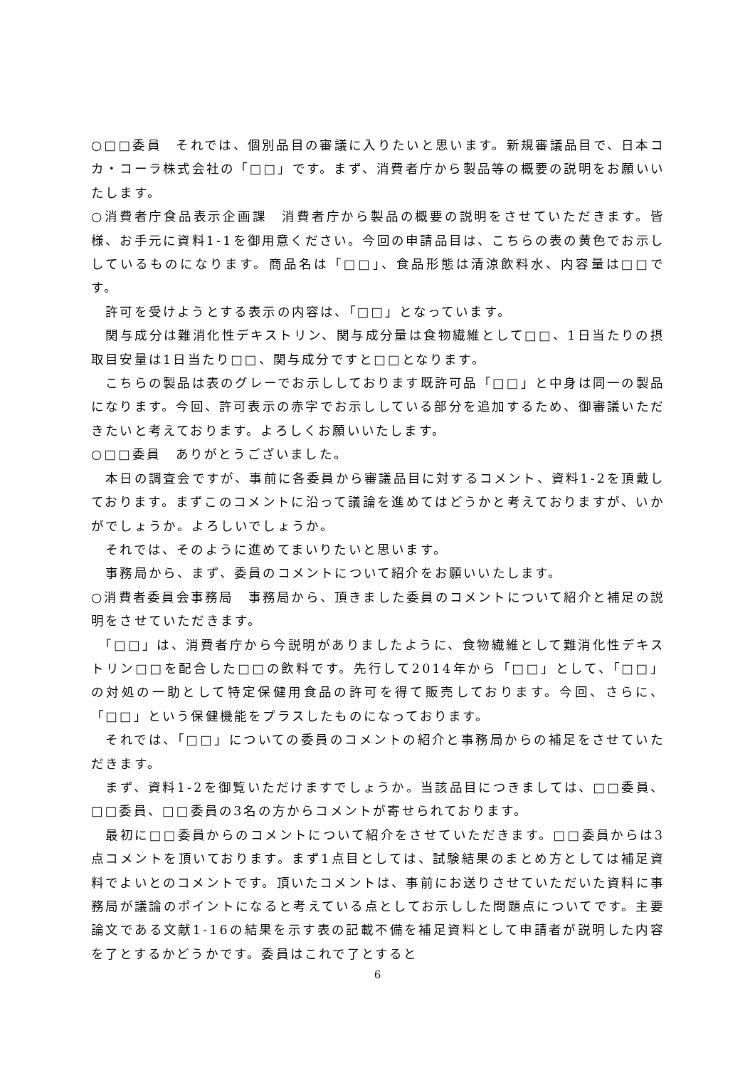○□□委員　それでは、個別品目の審議に入りたいと思います。新規審議品目で、日本コカ・コーラ株式会社の「□□」です。まず、消費者庁から製品等の概要の説明をお願いいたします。
○消費者庁食品表示企画課　消費者庁から製品の概要の説明をさせていただきます。皆様、お手元に資料1-1を御用意ください。今回の申請品目は、こちらの表の黄色でお示ししているものになります。商品名は「□□」、食品形態は清涼飲料水、内容量は□□です。
　許可を受けようとする表示の内容は、「□□」となっています。
　関与成分は難消化性デキストリン、関与成分量は食物繊維として□□、1日当たりの摂取目安量は1日当たり□□、関与成分ですと□□となります。
　こちらの製品は表のグレーでお示ししております既許可品「□□」と中身は同一の製品になります。今回、許可表示の赤字でお示ししている部分を追加するため、御審議いただきたいと考えております。よろしくお願いいたします。
○□□委員　ありがとうございました。
　本日の調査会ですが、事前に各委員から審議品目に対するコメント、資料1-2を頂戴しております。まずこのコメントに沿って議論を進めてはどうかと考えておりますが、いかがでしょうか。よろしいでしょうか。
　それでは、そのように進めてまいりたいと思います。
　事務局から、まず、委員のコメントについて紹介をお願いいたします。
○消費者委員会事務局　事務局から、頂きました委員のコメントについて紹介と補足の説明をさせていただきます。
　「□□」は、消費者庁から今説明がありましたように、食物繊維として難消化性デキストリン□□を配合した□□の飲料です。先行して2014年から「□□」として、「□□」の対処の一助として特定保健用食品の許可を得て販売しております。今回、さらに、「□□」という保健機能をプラスしたものになっております。
　それでは、「□□」についての委員のコメントの紹介と事務局からの補足をさせていただきます。
　まず、資料1-2を御覧いただけますでしょうか。当該品目につきましては、□□委員、□□委員、□□委員の3名の方からコメントが寄せられております。
　最初に□□委員からのコメントについて紹介をさせていただきます。□□委員からは3点コメントを頂いております。まず1点目としては、試験結果のまとめ方としては補足資料でよいとのコメントです。頂いたコメントは、事前にお送りさせていただいた資料に事務局が議論のポイントになると考えている点としてお示しした問題点についてです。主要論文である文献1-16の結果を示す表の記載不備を補足資料として申請者が説明した内容を了とするかどうかです。委員はこれで了とすると
6